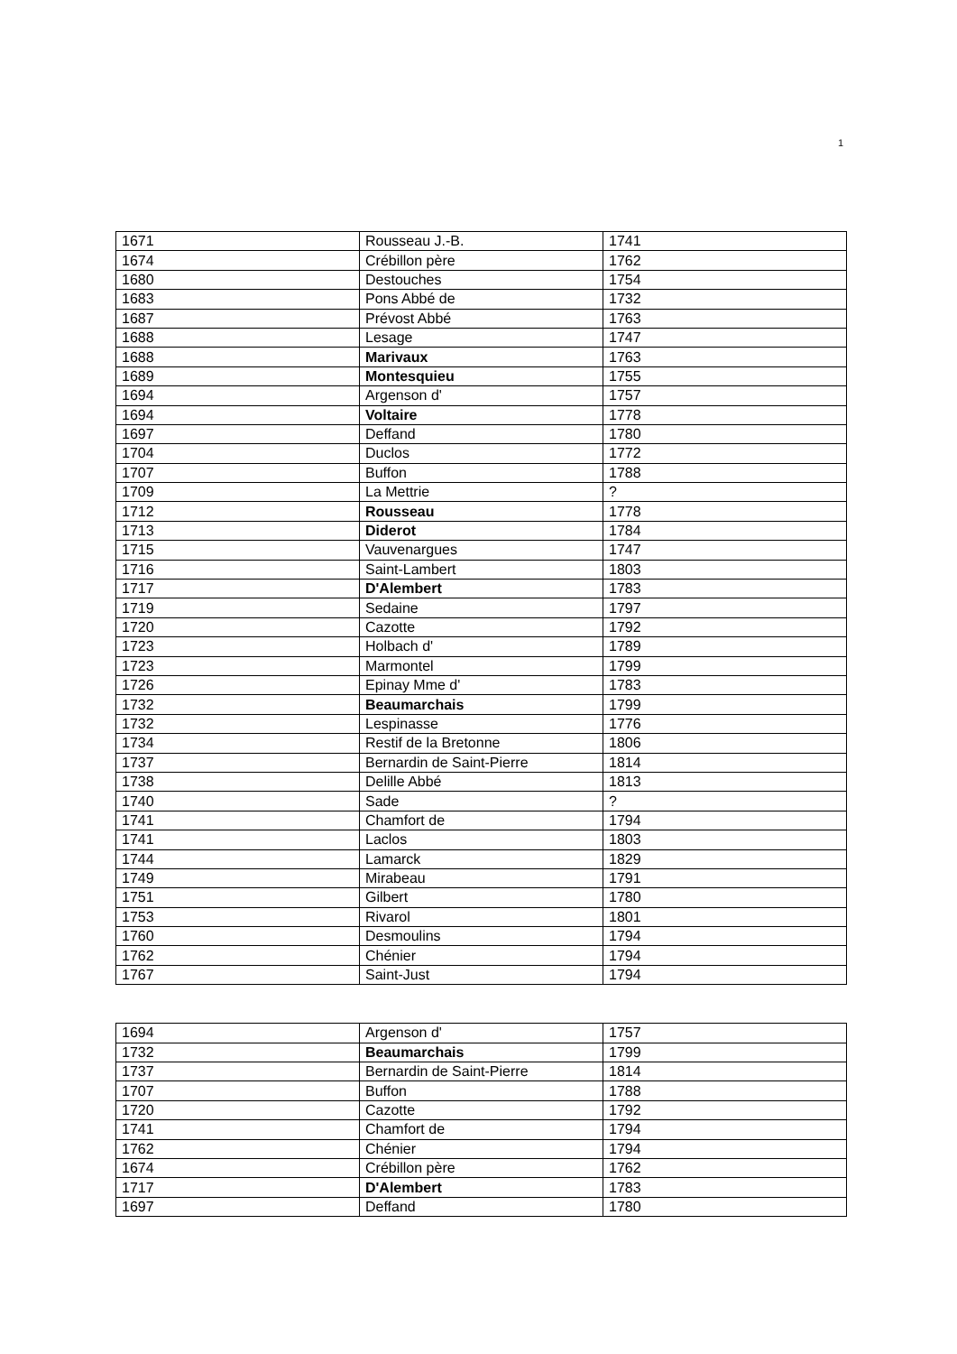1
| 1671 | Rousseau J.-B. | 1741 |
| 1674 | Crébillon père | 1762 |
| 1680 | Destouches | 1754 |
| 1683 | Pons Abbé de | 1732 |
| 1687 | Prévost Abbé | 1763 |
| 1688 | Lesage | 1747 |
| 1688 | Marivaux | 1763 |
| 1689 | Montesquieu | 1755 |
| 1694 | Argenson d' | 1757 |
| 1694 | Voltaire | 1778 |
| 1697 | Deffand | 1780 |
| 1704 | Duclos | 1772 |
| 1707 | Buffon | 1788 |
| 1709 | La Mettrie | ? |
| 1712 | Rousseau | 1778 |
| 1713 | Diderot | 1784 |
| 1715 | Vauvenargues | 1747 |
| 1716 | Saint-Lambert | 1803 |
| 1717 | D'Alembert | 1783 |
| 1719 | Sedaine | 1797 |
| 1720 | Cazotte | 1792 |
| 1723 | Holbach d' | 1789 |
| 1723 | Marmontel | 1799 |
| 1726 | Epinay Mme d' | 1783 |
| 1732 | Beaumarchais | 1799 |
| 1732 | Lespinasse | 1776 |
| 1734 | Restif de la Bretonne | 1806 |
| 1737 | Bernardin de Saint-Pierre | 1814 |
| 1738 | Delille Abbé | 1813 |
| 1740 | Sade | ? |
| 1741 | Chamfort de | 1794 |
| 1741 | Laclos | 1803 |
| 1744 | Lamarck | 1829 |
| 1749 | Mirabeau | 1791 |
| 1751 | Gilbert | 1780 |
| 1753 | Rivarol | 1801 |
| 1760 | Desmoulins | 1794 |
| 1762 | Chénier | 1794 |
| 1767 | Saint-Just | 1794 |
| 1694 | Argenson d' | 1757 |
| 1732 | Beaumarchais | 1799 |
| 1737 | Bernardin de Saint-Pierre | 1814 |
| 1707 | Buffon | 1788 |
| 1720 | Cazotte | 1792 |
| 1741 | Chamfort de | 1794 |
| 1762 | Chénier | 1794 |
| 1674 | Crébillon père | 1762 |
| 1717 | D'Alembert | 1783 |
| 1697 | Deffand | 1780 |